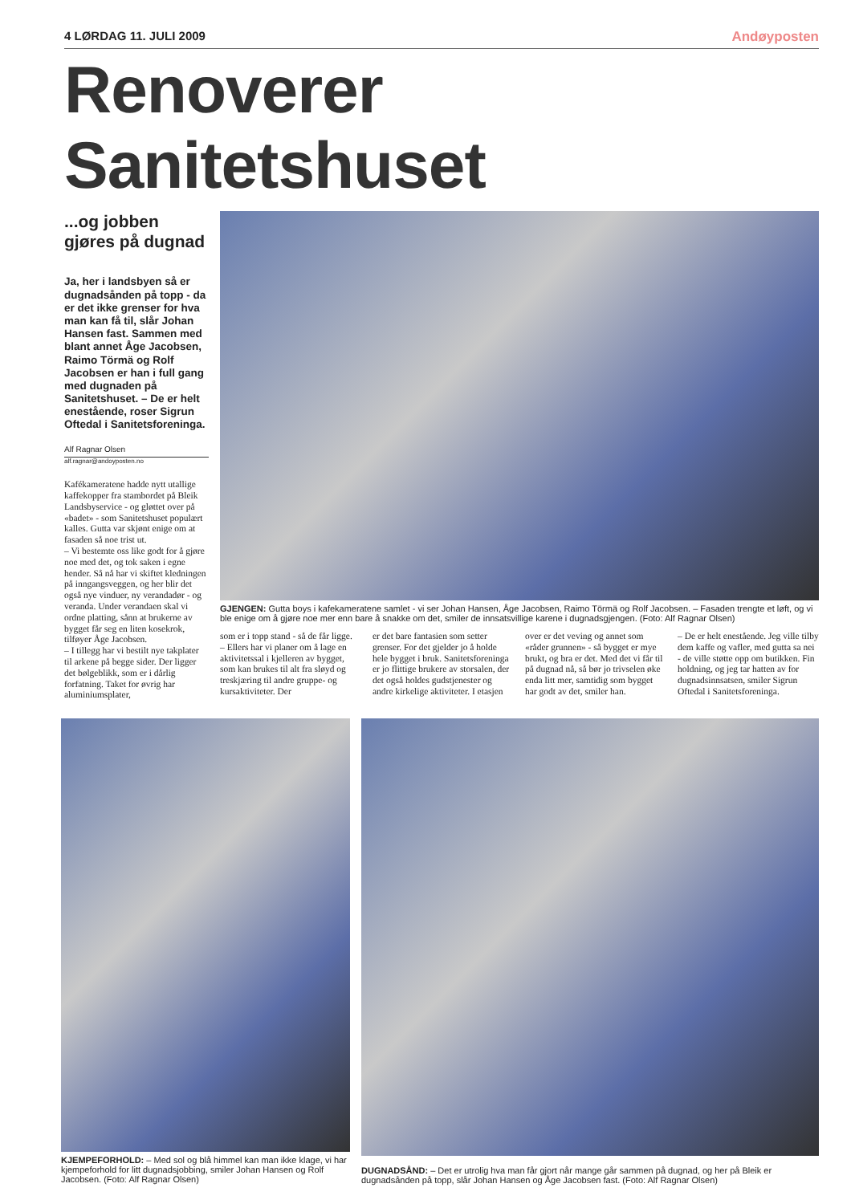4 LØRDAG 11. JULI 2009 Andøyposten
Renoverer Sanitetshuset
...og jobben gjøres på dugnad
Ja, her i landsbyen så er dugnadsånden på topp - da er det ikke grenser for hva man kan få til, slår Johan Hansen fast. Sammen med blant annet Åge Jacobsen, Raimo Törmä og Rolf Jacobsen er han i full gang med dugnaden på Sanitetshuset. – De er helt enestående, roser Sigrun Oftedal i Sanitetsforeninga.
Alf Ragnar Olsen
alf.ragnar@andoyposten.no
Kafékameratene hadde nytt utallige kaffekopper fra stambordet på Bleik Landsbyservice - og gløttet over på «badet» - som Sanitetshuset populært kalles. Gutta var skjønt enige om at fasaden så noe trist ut.
– Vi bestemte oss like godt for å gjøre noe med det, og tok saken i egne hender. Så nå har vi skiftet kledningen på inngangsveggen, og her blir det også nye vinduer, ny verandadør - og veranda. Under verandaen skal vi ordne platting, sånn at brukerne av bygget får seg en liten kosekrok, tilføyer Åge Jacobsen.
– I tillegg har vi bestilt nye takplater til arkene på begge sider. Der ligger det bølgeblikk, som er i dårlig forfatning. Taket for øvrig har aluminiumsplater,
GJENGEN: Gutta boys i kafekameratene samlet - vi ser Johan Hansen, Åge Jacobsen, Raimo Törmä og Rolf Jacobsen. – Fasaden trengte et løft, og vi ble enige om å gjøre noe mer enn bare å snakke om det, smiler de innsatsvillige karene i dugnadsgjengen. (Foto: Alf Ragnar Olsen)
som er i topp stand - så de får ligge.
– Ellers har vi planer om å lage en aktivitetssal i kjelleren av bygget, som kan brukes til alt fra sløyd og treskjæring til andre gruppe- og kursaktiviteter. Der
er det bare fantasien som setter grenser. For det gjelder jo å holde hele bygget i bruk. Sanitetsforeninga er jo flittige brukere av storsalen, der det også holdes gudstjenester og andre kirkelige aktiviteter. I etasjen
over er det veving og annet som «råder grunnen» - så bygget er mye brukt, og bra er det. Med det vi får til på dugnad nå, så bør jo trivselen øke enda litt mer, samtidig som bygget har godt av det, smiler han.
– De er helt enestående. Jeg ville tilby dem kaffe og vafler, med gutta sa nei - de ville støtte opp om butikken. Fin holdning, og jeg tar hatten av for dugnadsinnsatsen, smiler Sigrun Oftedal i Sanitetsforeninga.
KJEMPEFORHOLD: – Med sol og blå himmel kan man ikke klage, vi har kjempeforhold for litt dugnadsjobbing, smiler Johan Hansen og Rolf Jacobsen. (Foto: Alf Ragnar Olsen)
DUGNADSÅND: – Det er utrolig hva man får gjort når mange går sammen på dugnad, og her på Bleik er dugnadsånden på topp, slår Johan Hansen og Åge Jacobsen fast. (Foto: Alf Ragnar Olsen)